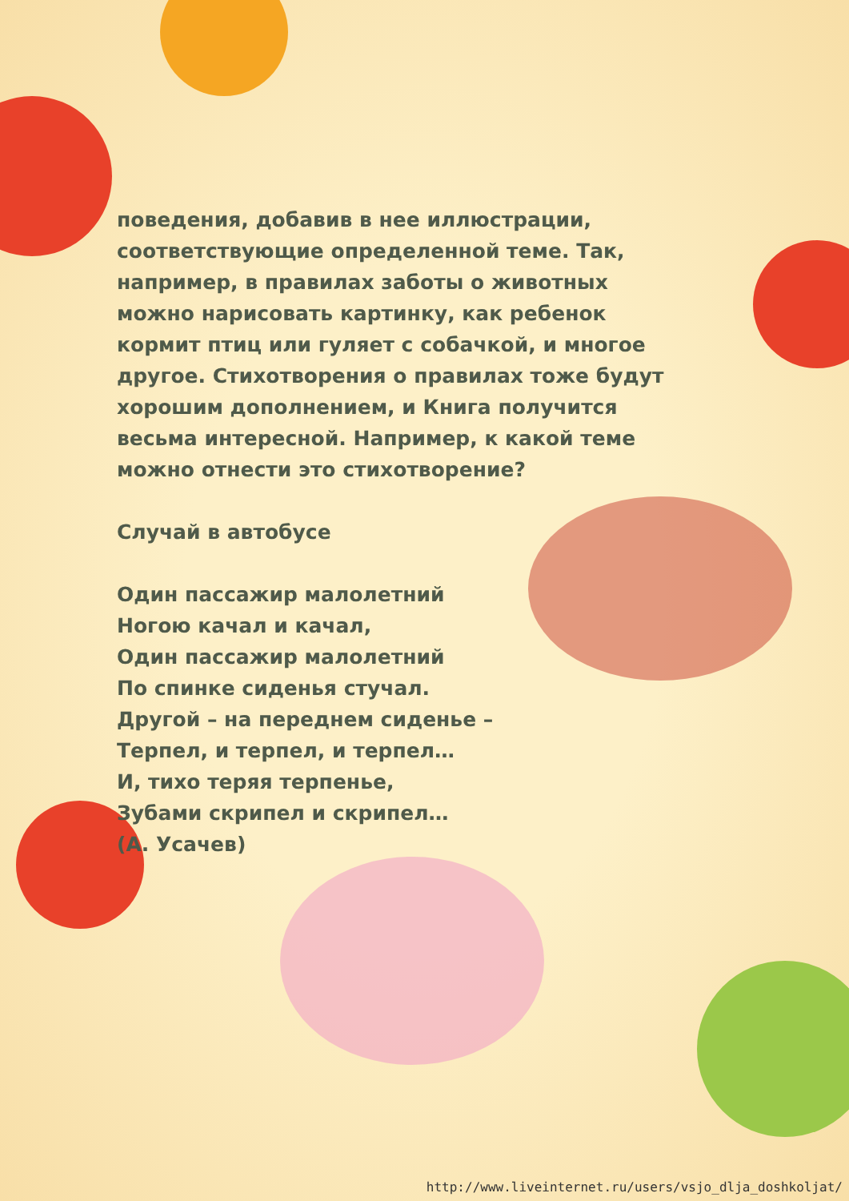поведения, добавив в нее иллюстрации, соответствующие определенной теме. Так, например, в правилах заботы о животных можно нарисовать картинку, как ребенок кормит птиц или гуляет с собачкой, и многое другое. Стихотворения о правилах тоже будут хорошим дополнением, и Книга получится весьма интересной. Например, к какой теме можно отнести это стихотворение?
Случай в автобусе
Один пассажир малолетний
Ногою качал и качал,
Один пассажир малолетний
По спинке сиденья стучал.
Другой – на переднем сиденье –
Терпел, и терпел, и терпел…
И, тихо теряя терпенье,
Зубами скрипел и скрипел…
(А. Усачев)
http://www.liveinternet.ru/users/vsjo_dlja_doshkoljat/